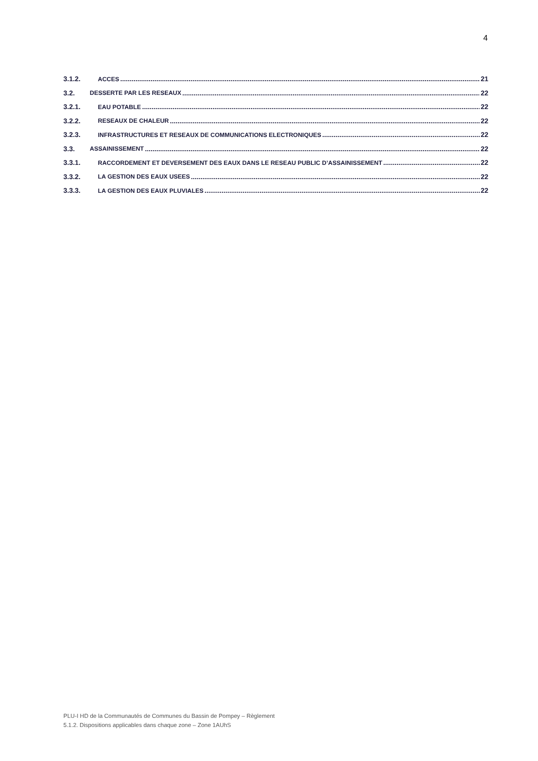4
3.1.2. ACCES 21
3.2. DESSERTE PAR LES RESEAUX 22
3.2.1. EAU POTABLE 22
3.2.2. RESEAUX DE CHALEUR 22
3.2.3. INFRASTRUCTURES ET RESEAUX DE COMMUNICATIONS ELECTRONIQUES 22
3.3. ASSAINISSEMENT 22
3.3.1. RACCORDEMENT ET DEVERSEMENT DES EAUX DANS LE RESEAU PUBLIC D’ASSAINISSEMENT 22
3.3.2. LA GESTION DES EAUX USEES 22
3.3.3. LA GESTION DES EAUX PLUVIALES 22
PLU-I HD de la Communautés de Communes du Bassin de Pompey – Règlement
5.1.2. Dispositions applicables dans chaque zone – Zone 1AUhS